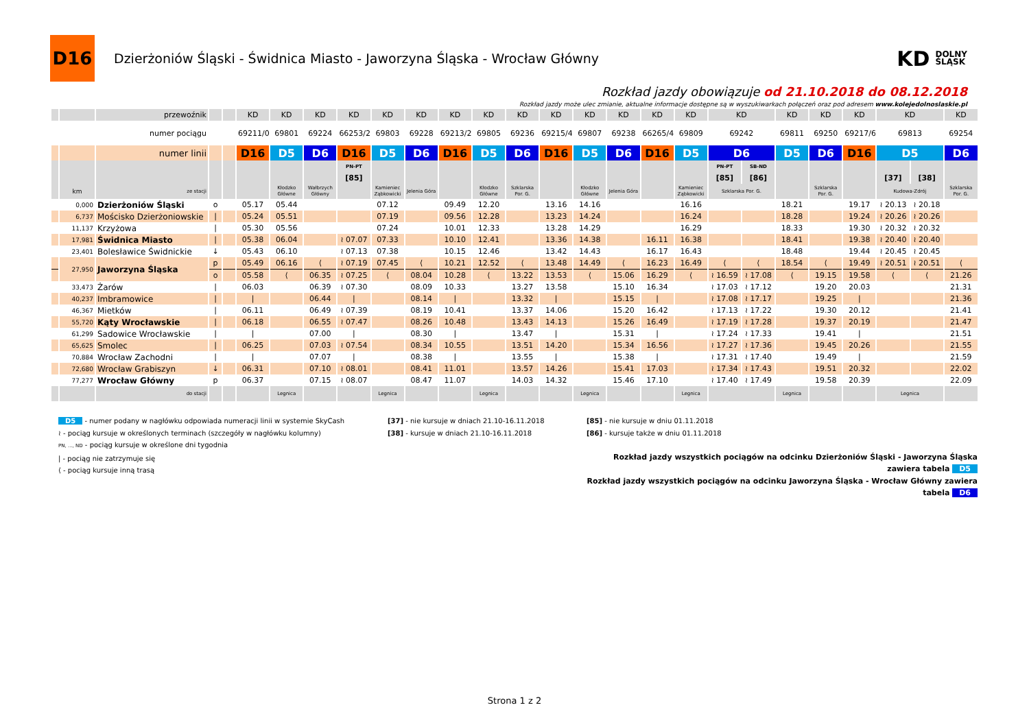D16
Dzierżoniów Śląski - Świdnica Miasto - Jaworzyna Śląska - Wrocław Główny
KD DOLNY
ŚLĄSK
Rozkład jazdy obowiązuje od 21.10.2018 do 08.12.2018
Rozkład jazdy może ulec zmianie, aktualne informacje dostępne są w wyszukiwarkach połączeń oraz pod adresem www.kolejedolnoslaskie.pl
| | | przewoźnik | | | KD | KD | KD | KD | KD | KD | KD | KD | KD | KD | KD | KD | KD | KD | KD | | KD | KD | KD | KD | | KD |
| | | numer pociągu | | | 69211/0 | 69801 | 69224 | 66253/2 | 69803 | 69228 | 69213/2 | 69805 | 69236 | 69215/4 | 69807 | 69238 | 66265/4 | 69809 | 69242 | | 69811 | 69250 | 69217/6 | 69813 | | 69254 |
| | | numer linii | | | D16 | D5 | D6 | D16 | D5 | D6 | D16 | D5 | D6 | D16 | D5 | D6 | D16 | D5 | D6 | | D5 | D6 | D16 | D5 | | D6 |
| | | | | | | | | PN-PT | | | | | | | | | | | PN-PT | SB-ND | | | | | | |
| | | | | | | | | [85] | | | | | | | | | | | [85] | [86] | | | | [37] | [38] | |
| | km | ze stacji | | | | Kłodzko Główne | Wałbrzych Główny | | Kamieniec Ząbkowicki | Jelenia Góra | | Kłodzko Główne | Szklarska Por. G. | | Kłodzko Główne | Jelenia Góra | | Kamieniec Ząbkowicki | Szklarska Por. G. | | | Szklarska Por. G. | | Kudowa-Zdrój | | Szklarska Por. G. |
| | 0,000 | Dzierżoniów Śląski | o | | 05.17 | 05.44 | | | 07.12 | | 09.49 | 12.20 | | 13.16 | 14.16 | | | 16.16 | | | 18.21 | | 19.17 | ≀ 20.13 | ≀ 20.18 | |
| | 6,737 | Mościsko Dzierżoniowskie | / | | 05.24 | 05.51 | | | 07.19 | | 09.56 | 12.28 | | 13.23 | 14.24 | | | 16.24 | | | 18.28 | | 19.24 | ≀ 20.26 | ≀ 20.26 | |
| | 11,137 | Krzyżowa | / | | 05.30 | 05.56 | | | 07.24 | | 10.01 | 12.33 | | 13.28 | 14.29 | | | 16.29 | | | 18.33 | | 19.30 | ≀ 20.32 | ≀ 20.32 | |
| | 17,981 | Świdnica Miasto | / | | 05.38 | 06.04 | | ≀ 07.07 | 07.33 | | 10.10 | 12.41 | | 13.36 | 14.38 | | 16.11 | 16.38 | | | 18.41 | | 19.38 | ≀ 20.40 | ≀ 20.40 | |
| | 23,401 | Bolesławice Świdnickie | ↓ | | 05.43 | 06.10 | | ≀ 07.13 | 07.38 | | 10.15 | 12.46 | | 13.42 | 14.43 | | 16.17 | 16.43 | | | 18.48 | | 19.44 | ≀ 20.45 | ≀ 20.45 | |
| | 27,950 | Jaworzyna Śląska | p | | 05.49 | 06.16 | ⟨ | ≀ 07.19 | 07.45 | ⟨ | 10.21 | 12.52 | ⟨ | 13.48 | 14.49 | ⟨ | 16.23 | 16.49 | ⟨ | ⟨ | 18.54 | ⟨ | 19.49 | ≀ 20.51 | ≀ 20.51 | ⟨ |
| | | | o | | 05.58 | ⟨ | 06.35 | ≀ 07.25 | ⟨ | 08.04 | 10.28 | ⟨ | 13.22 | 13.53 | ⟨ | 15.06 | 16.29 | ⟨ | ≀ 16.59 | ≀ 17.08 | ⟨ | 19.15 | 19.58 | ⟨ | ⟨ | 21.26 |
| | 33,473 | Żarów | / | | 06.03 | | 06.39 | ≀ 07.30 | | 08.09 | 10.33 | | 13.27 | 13.58 | | 15.10 | 16.34 | | ≀ 17.03 | ≀ 17.12 | | 19.20 | 20.03 | | | 21.31 |
| | 40,237 | Imbramowice | / | | / | | 06.44 | / | | 08.14 | / | | 13.32 | / | | 15.15 | / | | ≀ 17.08 | ≀ 17.17 | | 19.25 | / | | | 21.36 |
| | 46,367 | Mietków | / | | 06.11 | | 06.49 | ≀ 07.39 | | 08.19 | 10.41 | | 13.37 | 14.06 | | 15.20 | 16.42 | | ≀ 17.13 | ≀ 17.22 | | 19.30 | 20.12 | | | 21.41 |
| | 55,720 | Kąty Wrocławskie | / | | 06.18 | | 06.55 | ≀ 07.47 | | 08.26 | 10.48 | | 13.43 | 14.13 | | 15.26 | 16.49 | | ≀ 17.19 | ≀ 17.28 | | 19.37 | 20.19 | | | 21.47 |
| | 61,299 | Sadowice Wrocławskie | / | | / | | 07.00 | / | | 08.30 | / | | 13.47 | / | | 15.31 | / | | ≀ 17.24 | ≀ 17.33 | | 19.41 | / | | | 21.51 |
| | 65,625 | Smolec | / | | 06.25 | | 07.03 | ≀ 07.54 | | 08.34 | 10.55 | | 13.51 | 14.20 | | 15.34 | 16.56 | | ≀ 17.27 | ≀ 17.36 | | 19.45 | 20.26 | | | 21.55 |
| | 70,884 | Wrocław Zachodni | / | | / | | 07.07 | / | | 08.38 | / | | 13.55 | / | | 15.38 | / | | ≀ 17.31 | ≀ 17.40 | | 19.49 | / | | | 21.59 |
| | 72,680 | Wrocław Grabiszyn | ↓ | | 06.31 | | 07.10 | ≀ 08.01 | | 08.41 | 11.01 | | 13.57 | 14.26 | | 15.41 | 17.03 | | ≀ 17.34 | ≀ 17.43 | | 19.51 | 20.32 | | | 22.02 |
| | 77,277 | Wrocław Główny | p | | 06.37 | | 07.15 | ≀ 08.07 | | 08.47 | 11.07 | | 14.03 | 14.32 | | 15.46 | 17.10 | | ≀ 17.40 | ≀ 17.49 | | 19.58 | 20.39 | | | 22.09 |
| | | do stacji | | | | Legnica | | | Legnica | | | Legnica | | | Legnica | | | Legnica | | | Legnica | | | Legnica | | |
D5 - numer podany w nagłówku odpowiada numeracji linii w systemie SkyCash
≀ - pociąg kursuje w określonych terminach (szczegóły w nagłówku kolumny)
PN, ..., ND - pociąg kursuje w określone dni tygodnia
| - pociąg nie zatrzymuje się
⟨ - pociąg kursuje inną trasą
[37] - nie kursuje w dniach 21.10-16.11.2018
[38] - kursuje w dniach 21.10-16.11.2018
[85] - nie kursuje w dniu 01.11.2018
[86] - kursuje także w dniu 01.11.2018
Rozkład jazdy wszystkich pociągów na odcinku Dzierżoniów Śląski - Jaworzyna Śląska zawiera tabela D5
Rozkład jazdy wszystkich pociągów na odcinku Jaworzyna Śląska - Wrocław Główny zawiera tabela D6
Strona 1 z 2